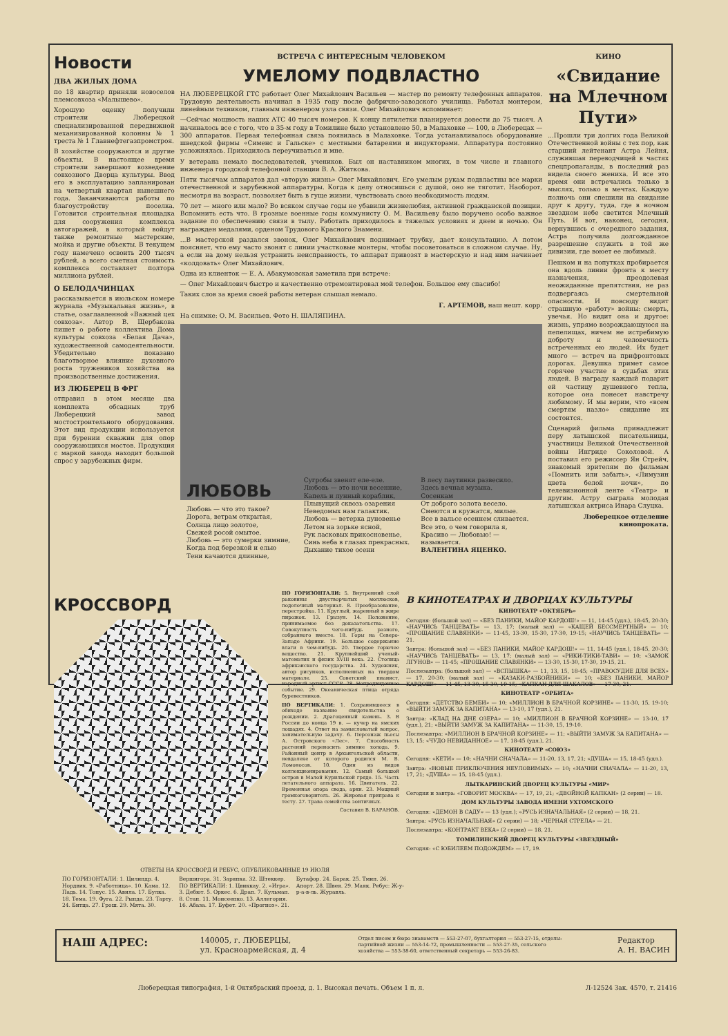Новости
ДВА ЖИЛЫХ ДОМА
по 18 квартир приняли новоселов племсовхоза «Малышево».
Хорошую оценку получили строители Люберецкой специализированной передвижной механизированной колонны № 1 треста № 1 Главнефтегазпромстроя.
В хозяйстве сооружаются и другие объекты. В настоящее время строители завершают возведение совхозного Дворца культуры. Ввод его в эксплуатацию запланирован на четвертый квартал нынешнего года. Заканчиваются работы по благоустройству поселка. Готовится строительная площадка для сооружения комплекса автогаражей, в который войдут также ремонтные мастерские, мойка и другие объекты. В текущем году намечено освоить 200 тысяч рублей, а всего сметная стоимость комплекса составляет полтора миллиона рублей.
О БЕЛОДАЧИНЦАХ
рассказывается в июльском номере журнала «Музыкальная жизнь», в статье, озаглавленной «Важный цех совхоза». Автор В. Щербакова пишет о работе коллектива Дома культуры совхоза «Белая Дача», художественной самодеятельности. Убедительно показано благотворное влияние духовного роста тружеников хозяйства на производственные достижения.
ИЗ ЛЮБЕРЕЦ В ФРГ
отправил в этом месяце два комплекта обсадных труб Люберецкий завод мостостроительного оборудования. Этот вид продукции используется при бурении скважин для опор сооружающихся мостов. Продукция с маркой завода находит большой спрос у зарубежных фирм.
ВСТРЕЧА С ИНТЕРЕСНЫМ ЧЕЛОВЕКОМ
УМЕЛОМУ ПОДВЛАСТНО
НА ЛЮБЕРЕЦКОЙ ГТС работает Олег Михайлович Васильев — мастер по ремонту телефонных аппаратов. Трудовую деятельность начинал в 1935 году после фабрично-заводского училища. Работал монтером, линейным техником, главным инженером узла связи. Олег Михайлович вспоминает:
—Сейчас мощность наших АТС 40 тысяч номеров. К концу пятилетки планируется довести до 75 тысяч. А начиналось все с того, что в 35-м году в Томилине было установлено 50, в Малаховке — 100, в Люберецах — 300 аппаратов. Первая телефонная связь появилась в Малаховке. Тогда устанавливалось оборудование шведской фирмы «Сименс и Гальске» с местными батареями и индукторами. Аппаратура постоянно усложнялась. Приходилось переучиваться и мне.
У ветерана немало последователей, учеников. Был он наставником многих, в том числе и главного инженера городской телефонной станции В. А. Житкова.
Пяти тысячам аппаратов дал «вторую жизнь» Олег Михайлович. Его умелым рукам подвластны все марки отечественной и зарубежной аппаратуры. Когда к делу относишься с душой, оно не тяготит. Наоборот, несмотря на возраст, позволяет быть в гуще жизни, чувствовать свою необходимость людям.
70 лет — много или мало? Во всяком случае годы не убавили жизнелюбия, активной гражданской позиции. Вспомнить есть что. В грозные военные годы коммунисту О. М. Васильеву было поручено особо важное задание по обеспечению связи в тылу. Работать приходилось в тяжелых условиях и днем и ночью. Он награжден медалями, орденом Трудового Красного Знамени.
...В мастерской раздался звонок, Олег Михайлович поднимает трубку, дает консультацию. А потом поясняет, что ему часто звонят с линии участковые монтеры, чтобы посоветоваться в сложном случае. Ну, а если на дому нельзя устранить неисправность, то аппарат привозят в мастерскую и над ним начинает «колдовать» Олег Михайлович.
Одна из клиенток — Е. А. Абакумовская заметила при встрече:
— Олег Михайлович быстро и качественно отремонтировал мой телефон. Большое ему спасибо!
Таких слов за время своей работы ветеран слышал немало.
Г. АРТЕМОВ, наш нешт. корр.
На снимке: О. М. Васильев. Фото Н. ШАЛЯПИНА.
КИНО
«Свидание на Млечном Пути»
...Прошли три долгих года Великой Отечественной войны с тех пор, как старший лейтенант Астра Лейня, служившая переводчицей в частях спецпропаганды, в последний раз видела своего жениха. И все это время они встречались только в мыслях, только в мечтах. Каждую полночь они спешили на свидание друг к другу, туда, где в ночном звездном небе светится Млечный Путь. И вот, наконец, сегодня, вернувшись с очередного задания, Астра получила долгожданное разрешение служить в той же дивизии, где воюет ее любимый.
Пешком и на попутках пробирается она вдоль линии фронта к месту назначения, преодолевая неожиданные препятствия, не раз подвергаясь смертельной опасности. И повсюду видит страшную «работу» войны: смерть, увечья. Но видит она и другое: жизнь, упрямо возрождающуюся на пепелищах, ничем не истребимую доброту и человечность встреченных ею людей. Их будет много — встреч на прифронтовых дорогах. Девушка примет самое горячее участие в судьбах этих людей. В награду каждый подарит ей частицу душевного тепла, которое она понесет навстречу любимому. И мы верим, что «всем смертям назло» свидание их состоится.
Сценарий фильма принадлежит перу латышской писательницы, участницы Великой Отечественной войны Ингриде Соколовой. А поставил его режиссер Ян Стрейч, знакомый зрителям по фильмам «Помнить или забыть», «Лимузин цвета белой ночи», по телевизионной ленте «Театр» и другим. Астру сыграла молодая латышская актриса Инара Слуцка.
Люберецкое отделение кинопроката.
ЛЮБОВЬ
Любовь — что это такое?
Дорога, ветрам открытая,
Солнца лицо золотое,
Свежей росой омытое.
Любовь — это сумерки зимние,
Когда под березкой и елью
Тени качаются длинные,
Сугробы звенят еле-еле.
Любовь — это ночи весенние,
Капель и лунный кораблик,
Плывущий сквозь озарения
Неведомых нам галактик.
Любовь — ветерка дуновенье
Летом на зорьке ясной,
Рук ласковых прикосновенье,
Синь неба в глазах прекрасных.
Дыхание тихое осени
В лесу паутинки развесило.
Здесь вечная музыка.
Сосенкам
От доброго золота весело.
Смеются и кружатся, милые.
Все в вальсе осеннем сливается.
Все это, о чем говорила я,
Красиво — Любовью! — называется.
ВАЛЕНТИНА ЯЦЕНКО.
КРОССВОРД
ПО ГОРИЗОНТАЛИ: 5. Внутренний слой раковины двустворчатых моллюсков, поделочный материал. 8. Преобразование, перестройка. 11. Круглый, жаренный в жире пирожок. 13. Грызун. 14. Положение, принимаемое без доказательства. 17. Совокупность чего-нибудь разного, собранного вместе. 18. Горы на Северо-Западе Африки. 19. Большое содержание влаги в чем-нибудь. 20. Твердое горючее вещество. 21. Крупнейший ученый-математик и физик XVIII века. 22. Столица африканского государства. 24. Художник, автор рисунков, исполненных на твердом материале. 25. Советский пианист, народный артист СССР. 28. Непредвиденное событие. 29. Океаническая птица отряда буревестников.
ПО ВЕРТИКАЛИ: 1. Сохранившееся в обиходе название свидетельства о рождении. 2. Драгоценный камень. 3. В России до конца 19 в. — кучер на ямских лошадях. 4. Ответ на замысловатый вопрос, занимательную задачу. 6. Персонаж пьесы А. Островского «Лес». 7. Способность растений переносить зимние холода. 9. Районный центр в Архангельской области, невдалеке от которого родился М. В. Ломоносов. 10. Один из видов коллекционирования. 12. Самый большой остров в Малой Курильской гряде. 15. Часть летательного аппарата. 16. Двигатель. 22. Временная опора свода, арки. 23. Мощный громкоговоритель. 26. Жировая приправа к тесту. 27. Трава семейства зонтичных.
Составил В. БАРАНОВ.
В КИНОТЕАТРАХ И ДВОРЦАХ КУЛЬТУРЫ
КИНОТЕАТР «ОКТЯБРЬ»
Сегодня: (большой зал) — «БЕЗ ПАНИКИ, МАЙОР КАРДОШ!» — 11, 14-45 (удл.), 18-45, 20-30; «НАУЧИСЬ ТАНЦЕВАТЬ» — 13, 17; (малый зал) — «КАЩЕЙ БЕССМЕРТНЫЙ» — 10; «ПРОЩАНИЕ СЛАВЯНКИ» — 11-45, 13-30, 15-30, 17-30, 19-15; «НАУЧИСЬ ТАНЦЕВАТЬ» — 21.
Завтра: (большой зал) — «БЕЗ ПАНИКИ, МАЙОР КАРДОШ!» — 11, 14-45 (удл.), 18-45, 20-30; «НАУЧИСЬ ТАНЦЕВАТЬ» — 13, 17; (малый зал) — «РИКИ-ТИКИ-ТАВИ» — 10; «ЗАМОК ЛГУНОВ» — 11-45; «ПРОЩАНИЕ СЛАВЯНКИ» — 13-30, 15-30, 17-30, 19-15, 21.
Послезавтра: (большой зал) — «ВСПЫШКА» — 11, 13, 15, 18-45; «ПРАВОСУДИЕ ДЛЯ ВСЕХ» — 17, 20-30; (малый зал) — «КАЗАКИ-РАЗБОЙНИКИ» — 10; «БЕЗ ПАНИКИ, МАЙОР КАРДОШ!» — 11-45, 13-30, 15-30, 19-15; «КАПКАН ДЛЯ ШАКАЛОВ» — 17-30, 21.
КИНОТЕАТР «ОРБИТА»
Сегодня: «ДЕТСТВО БЕМБИ» — 10; «МИЛЛИОН В БРАЧНОЙ КОРЗИНЕ» — 11-30, 15, 19-10; «ВЫЙТИ ЗАМУЖ ЗА КАПИТАНА» — 13-10, 17 (удл.), 21.
Завтра: «КЛАД НА ДНЕ ОЗЕРА» — 10; «МИЛЛИОН В БРАЧНОЙ КОРЗИНЕ» — 13-10, 17 (удл.), 21; «ВЫЙТИ ЗАМУЖ ЗА КАПИТАНА» — 11-30, 15, 19-10.
Послезавтра: «МИЛЛИОН В БРАЧНОЙ КОРЗИНЕ» — 11; «ВЫЙТИ ЗАМУЖ ЗА КАПИТАНА» — 13, 15; «ЧУДО НЕВИДАННОЕ» — 17, 18-45 (удл.), 21.
КИНОТЕАТР «СОЮЗ»
Сегодня: «КЕТИ» — 10; «НАЧНИ СНАЧАЛА» — 11-20, 13, 17, 21; «ДУША» — 15, 18-45 (удл.).
Завтра: «НОВЫЕ ПРИКЛЮЧЕНИЯ НЕУЛОВИМЫХ» — 10; «НАЧНИ СНАЧАЛА» — 11-20, 13, 17, 21; «ДУША» — 15, 18-45 (удл.).
ЛЫТКАРИНСКИЙ ДВОРЕЦ КУЛЬТУРЫ «МИР»
Сегодня и завтра: «ГОВОРИТ МОСКВА» — 17, 19, 21; «ДВОЙНОЙ КАПКАН» (2 серии) — 18.
ДОМ КУЛЬТУРЫ ЗАВОДА ИМЕНИ УХТОМСКОГО
Сегодня: «ДЕМОН В САДУ» — 13 (удл.); «РУСЬ ИЗНАЧАЛЬНАЯ» (2 серии) — 18, 21.
Завтра: «РУСЬ ИЗНАЧАЛЬНАЯ» (2 серии) — 18; «ЧЕРНАЯ СТРЕЛА» — 21.
Послезавтра: «КОНТРАКТ ВЕКА» (2 серии) — 18, 21.
ТОМИЛИНСКИЙ ДВОРЕЦ КУЛЬТУРЫ «ЗВЕЗДНЫЙ»
Сегодня: «С ЮБИЛЕЕМ ПОДОЖДЕМ» — 17, 19.
ОТВЕТЫ НА КРОССВОРД И РЕБУС, ОПУБЛИКОВАННЫЕ 19 ИЮЛЯ
ПО ГОРИЗОНТАЛИ: 1. Цилиндр. 4. Нордвик. 9. «Работница». 10. Кама. 12. Падь. 14. Тонус. 15. Авила. 17. Булка. 18. Тема. 19. Фуга. 22. Рында. 23. Тарту. 24. Битца. 27. Грош. 29. Мята. 30. Вершигора. 31. Зарянка. 32. Штеккер. ПО ВЕРТИКАЛИ: 1. Цвиккау. 2. «Игра». 3. Дебют. 5. Оркес. 6. Драп. 7. Кульман. 8. Стан. 11. Моисеенко. 13. Аллегория. 16. Абаза. 17. Буфет. 20. «Прогноз». 21. Бутафор. 24. Барак. 25. Тмин. 26. Апорт. 28. Швея. 29. Маяк. Ребус: Ж-у-р-а-в-ль. Журавль.
НАШ АДРЕС: 140005, г. ЛЮБЕРЦЫ,
ул. Красноармейская, д. 4 Отдел писем и бюро знакомств — 553-27-07, бухгалтерия — 553-27-15, отделы: партийной жизни — 553-14-72, промышленности — 553-27-35, сельского хозяйства — 553-38-60, ответственный секретарь — 553-26-83. Редактор
А. Н. ВАСИН
Люберецкая типография, 1-й Октябрьский проезд, д. 1. Высокая печать. Объем 1 п. л. Л-12524 Зак. 4570, т. 21416